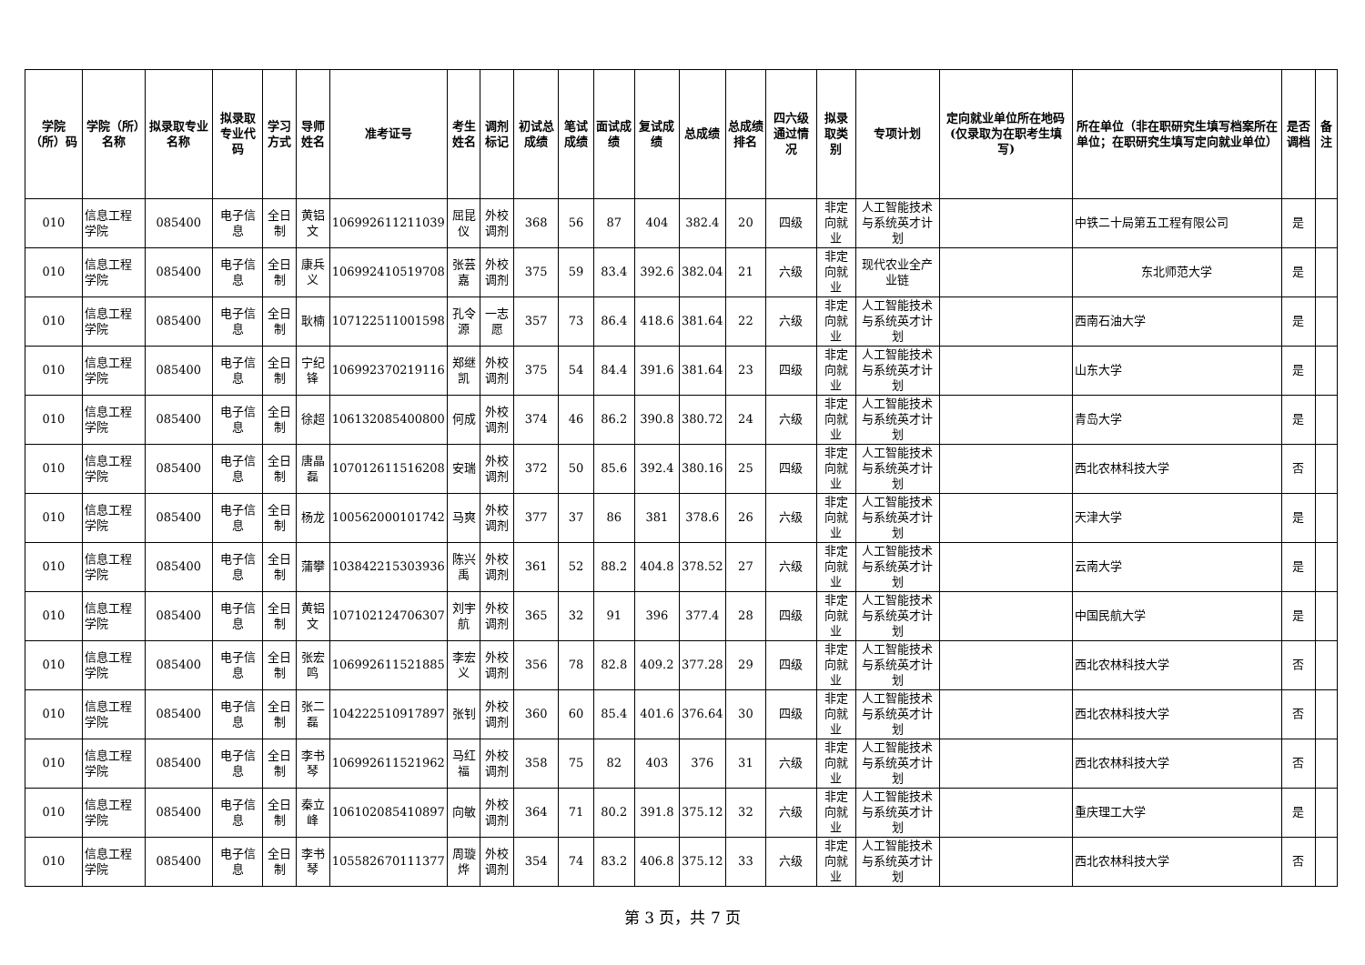| 学院（所）码 | 学院（所）名称 | 拟录取专业名称 | 拟录取专业代码 | 学习方式 | 导师姓名 | 准考证号 | 考生姓名 | 调剂标记 | 初试总成绩 | 笔试成绩 | 面试成绩 | 复试成绩 | 总成绩 | 总成绩排名 | 四六级通过情况 | 拟录取类别 | 专项计划 | 定向就业单位所在地码(仅录取为在职考生填写) | 所在单位（非在职研究生填写档案所在单位；在职研究生填写定向就业单位） | 是否调档 | 备注 |
| --- | --- | --- | --- | --- | --- | --- | --- | --- | --- | --- | --- | --- | --- | --- | --- | --- | --- | --- | --- | --- | --- |
| 010 | 信息工程学院 | 085400 | 电子信息 | 全日制 | 黄铝文 | 106992611211039 | 屈昆仪 | 外校调剂 | 368 | 56 | 87 | 404 | 382.4 | 20 | 四级 | 非定向就业 | 人工智能技术与系统英才计划 | | 中铁二十局第五工程有限公司 | 是 | |
| 010 | 信息工程学院 | 085400 | 电子信息 | 全日制 | 康兵义 | 106992410519708 | 张芸嘉 | 外校调剂 | 375 | 59 | 83.4 | 392.6 | 382.04 | 21 | 六级 | 非定向就业 | 现代农业全产业链 | | 东北师范大学 | 是 | |
| 010 | 信息工程学院 | 085400 | 电子信息 | 全日制 | 耿楠 | 107122511001598 | 孔令源 | 一志愿 | 357 | 73 | 86.4 | 418.6 | 381.64 | 22 | 六级 | 非定向就业 | 人工智能技术与系统英才计划 | | 西南石油大学 | 是 | |
| 010 | 信息工程学院 | 085400 | 电子信息 | 全日制 | 宁纪锋 | 106992370219116 | 郑继凯 | 外校调剂 | 375 | 54 | 84.4 | 391.6 | 381.64 | 23 | 四级 | 非定向就业 | 人工智能技术与系统英才计划 | | 山东大学 | 是 | |
| 010 | 信息工程学院 | 085400 | 电子信息 | 全日制 | 徐超 | 106132085400800 | 何成 | 外校调剂 | 374 | 46 | 86.2 | 390.8 | 380.72 | 24 | 六级 | 非定向就业 | 人工智能技术与系统英才计划 | | 青岛大学 | 是 | |
| 010 | 信息工程学院 | 085400 | 电子信息 | 全日制 | 唐晶磊 | 107012611516208 | 安瑞 | 外校调剂 | 372 | 50 | 85.6 | 392.4 | 380.16 | 25 | 四级 | 非定向就业 | 人工智能技术与系统英才计划 | | 西北农林科技大学 | 否 | |
| 010 | 信息工程学院 | 085400 | 电子信息 | 全日制 | 杨龙 | 100562000101742 | 马爽 | 外校调剂 | 377 | 37 | 86 | 381 | 378.6 | 26 | 六级 | 非定向就业 | 人工智能技术与系统英才计划 | | 天津大学 | 是 | |
| 010 | 信息工程学院 | 085400 | 电子信息 | 全日制 | 蒲攀 | 103842215303936 | 陈兴禹 | 外校调剂 | 361 | 52 | 88.2 | 404.8 | 378.52 | 27 | 六级 | 非定向就业 | 人工智能技术与系统英才计划 | | 云南大学 | 是 | |
| 010 | 信息工程学院 | 085400 | 电子信息 | 全日制 | 黄铝文 | 107102124706307 | 刘宇航 | 外校调剂 | 365 | 32 | 91 | 396 | 377.4 | 28 | 四级 | 非定向就业 | 人工智能技术与系统英才计划 | | 中国民航大学 | 是 | |
| 010 | 信息工程学院 | 085400 | 电子信息 | 全日制 | 张宏鸣 | 106992611521885 | 李宏义 | 外校调剂 | 356 | 78 | 82.8 | 409.2 | 377.28 | 29 | 四级 | 非定向就业 | 人工智能技术与系统英才计划 | | 西北农林科技大学 | 否 | |
| 010 | 信息工程学院 | 085400 | 电子信息 | 全日制 | 张二磊 | 104222510917897 | 张钊 | 外校调剂 | 360 | 60 | 85.4 | 401.6 | 376.64 | 30 | 四级 | 非定向就业 | 人工智能技术与系统英才计划 | | 西北农林科技大学 | 否 | |
| 010 | 信息工程学院 | 085400 | 电子信息 | 全日制 | 李书琴 | 106992611521962 | 马红福 | 外校调剂 | 358 | 75 | 82 | 403 | 376 | 31 | 六级 | 非定向就业 | 人工智能技术与系统英才计划 | | 西北农林科技大学 | 否 | |
| 010 | 信息工程学院 | 085400 | 电子信息 | 全日制 | 秦立峰 | 106102085410897 | 向敏 | 外校调剂 | 364 | 71 | 80.2 | 391.8 | 375.12 | 32 | 六级 | 非定向就业 | 人工智能技术与系统英才计划 | | 重庆理工大学 | 是 | |
| 010 | 信息工程学院 | 085400 | 电子信息 | 全日制 | 李书琴 | 105582670111377 | 周璇烨 | 外校调剂 | 354 | 74 | 83.2 | 406.8 | 375.12 | 33 | 六级 | 非定向就业 | 人工智能技术与系统英才计划 | | 西北农林科技大学 | 否 | |
第 3 页，共 7 页